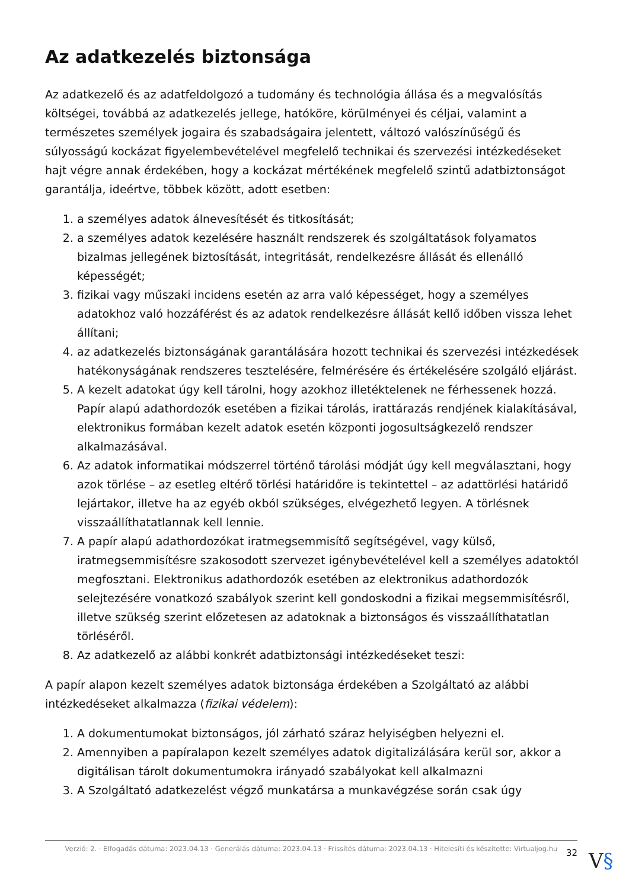Az adatkezelés biztonsága
Az adatkezelő és az adatfeldolgozó a tudomány és technológia állása és a megvalósítás költségei, továbbá az adatkezelés jellege, hatóköre, körülményei és céljai, valamint a természetes személyek jogaira és szabadságaira jelentett, változó valószínűségű és súlyosságú kockázat figyelembevételével megfelelő technikai és szervezési intézkedéseket hajt végre annak érdekében, hogy a kockázat mértékének megfelelő szintű adatbiztonságot garantálja, ideértve, többek között, adott esetben:
1. a személyes adatok álnevesítését és titkosítását;
2. a személyes adatok kezelésére használt rendszerek és szolgáltatások folyamatos bizalmas jellegének biztosítását, integritását, rendelkezésre állását és ellenálló képességét;
3. fizikai vagy műszaki incidens esetén az arra való képességet, hogy a személyes adatokhoz való hozzáférést és az adatok rendelkezésre állását kellő időben vissza lehet állítani;
4. az adatkezelés biztonságának garantálására hozott technikai és szervezési intézkedések hatékonyságának rendszeres tesztelésére, felmérésére és értékelésére szolgáló eljárást.
5. A kezelt adatokat úgy kell tárolni, hogy azokhoz illetéktelenek ne férhessenek hozzá. Papír alapú adathordozók esetében a fizikai tárolás, irattárazás rendjének kialakításával, elektronikus formában kezelt adatok esetén központi jogosultságkezelő rendszer alkalmazásával.
6. Az adatok informatikai módszerrel történő tárolási módját úgy kell megválasztani, hogy azok törlése – az esetleg eltérő törlési határidőre is tekintettel – az adattörlési határidő lejártakor, illetve ha az egyéb okból szükséges, elvégezhető legyen. A törlésnek visszaállíthatatlannak kell lennie.
7. A papír alapú adathordozókat iratmegsemmisítő segítségével, vagy külső, iratmegsemmisítésre szakosodott szervezet igénybevételével kell a személyes adatoktól megfosztani. Elektronikus adathordozók esetében az elektronikus adathordozók selejtezésére vonatkozó szabályok szerint kell gondoskodni a fizikai megsemmisítésről, illetve szükség szerint előzetesen az adatoknak a biztonságos és visszaállíthatatlan törléséről.
8. Az adatkezelő az alábbi konkrét adatbiztonsági intézkedéseket teszi:
A papír alapon kezelt személyes adatok biztonsága érdekében a Szolgáltató az alábbi intézkedéseket alkalmazza (fizikai védelem):
1. A dokumentumokat biztonságos, jól zárható száraz helyiségben helyezni el.
2. Amennyiben a papíralapon kezelt személyes adatok digitalizálására kerül sor, akkor a digitálisan tárolt dokumentumokra irányadó szabályokat kell alkalmazni
3. A Szolgáltató adatkezelést végző munkatársa a munkavégzése során csak úgy
Verzió: 2. · Elfogadás dátuma: 2023.04.13 · Generálás dátuma: 2023.04.13 · Frissítés dátuma: 2023.04.13 · Hitelesíti és készítette: Virtualjog.hu
32 V§